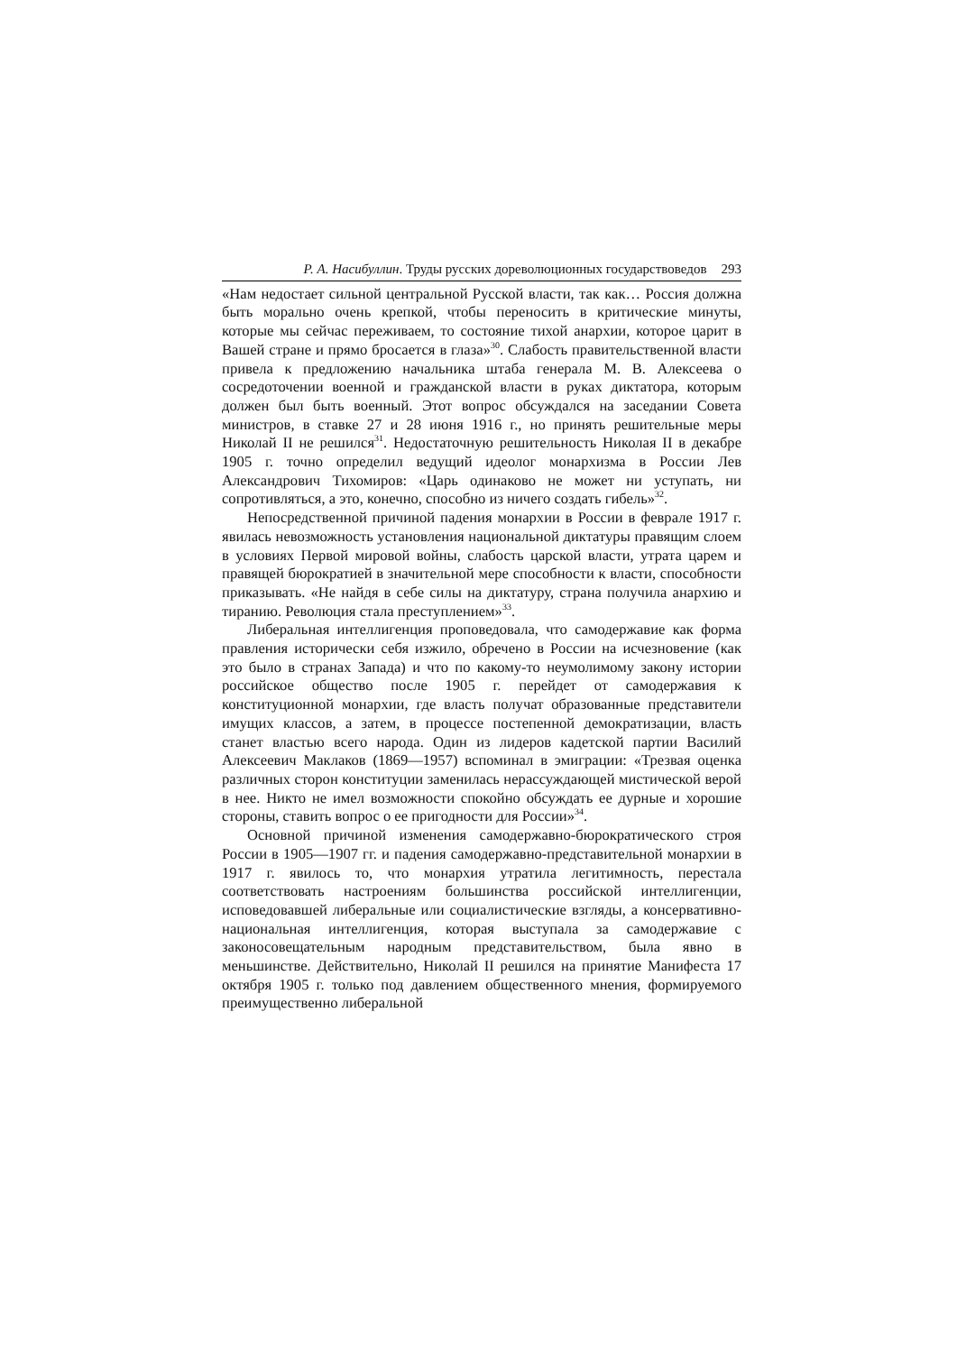Р. А. Насибуллин. Труды русских дореволюционных государствоведов 293
«Нам недостает сильной центральной Русской власти, так как… Россия должна быть морально очень крепкой, чтобы переносить в критические минуты, которые мы сейчас переживаем, то состояние тихой анархии, которое царит в Вашей стране и прямо бросается в глаза»<sup>30</sup>. Слабость правительственной власти привела к предложению начальника штаба генерала М. В. Алексеева о сосредоточении военной и гражданской власти в руках диктатора, которым должен был быть военный. Этот вопрос обсуждался на заседании Совета министров, в ставке 27 и 28 июня 1916 г., но принять решительные меры Николай II не решился<sup>31</sup>. Недостаточную решительность Николая II в декабре 1905 г. точно определил ведущий идеолог монархизма в России Лев Александрович Тихомиров: «Царь одинаково не может ни уступать, ни сопротивляться, а это, конечно, способно из ничего создать гибель»<sup>32</sup>.
Непосредственной причиной падения монархии в России в феврале 1917 г. явилась невозможность установления национальной диктатуры правящим слоем в условиях Первой мировой войны, слабость царской власти, утрата царем и правящей бюрократией в значительной мере способности к власти, способности приказывать. «Не найдя в себе силы на диктатуру, страна получила анархию и тиранию. Революция стала преступлением»<sup>33</sup>.
Либеральная интеллигенция проповедовала, что самодержавие как форма правления исторически себя изжило, обречено в России на исчезновение (как это было в странах Запада) и что по какому-то неумолимому закону истории российское общество после 1905 г. перейдет от самодержавия к конституционной монархии, где власть получат образованные представители имущих классов, а затем, в процессе постепенной демократизации, власть станет властью всего народа. Один из лидеров кадетской партии Василий Алексеевич Маклаков (1869—1957) вспоминал в эмиграции: «Трезвая оценка различных сторон конституции заменилась нерассуждающей мистической верой в нее. Никто не имел возможности спокойно обсуждать ее дурные и хорошие стороны, ставить вопрос о ее пригодности для России»<sup>34</sup>.
Основной причиной изменения самодержавно-бюрократического строя России в 1905—1907 гг. и падения самодержавно-представительной монархии в 1917 г. явилось то, что монархия утратила легитимность, перестала соответствовать настроениям большинства российской интеллигенции, исповедовавшей либеральные или социалистические взгляды, а консервативно-национальная интеллигенция, которая выступала за самодержавие с законосовещательным народным представительством, была явно в меньшинстве. Действительно, Николай II решился на принятие Манифеста 17 октября 1905 г. только под давлением общественного мнения, формируемого преимущественно либеральной